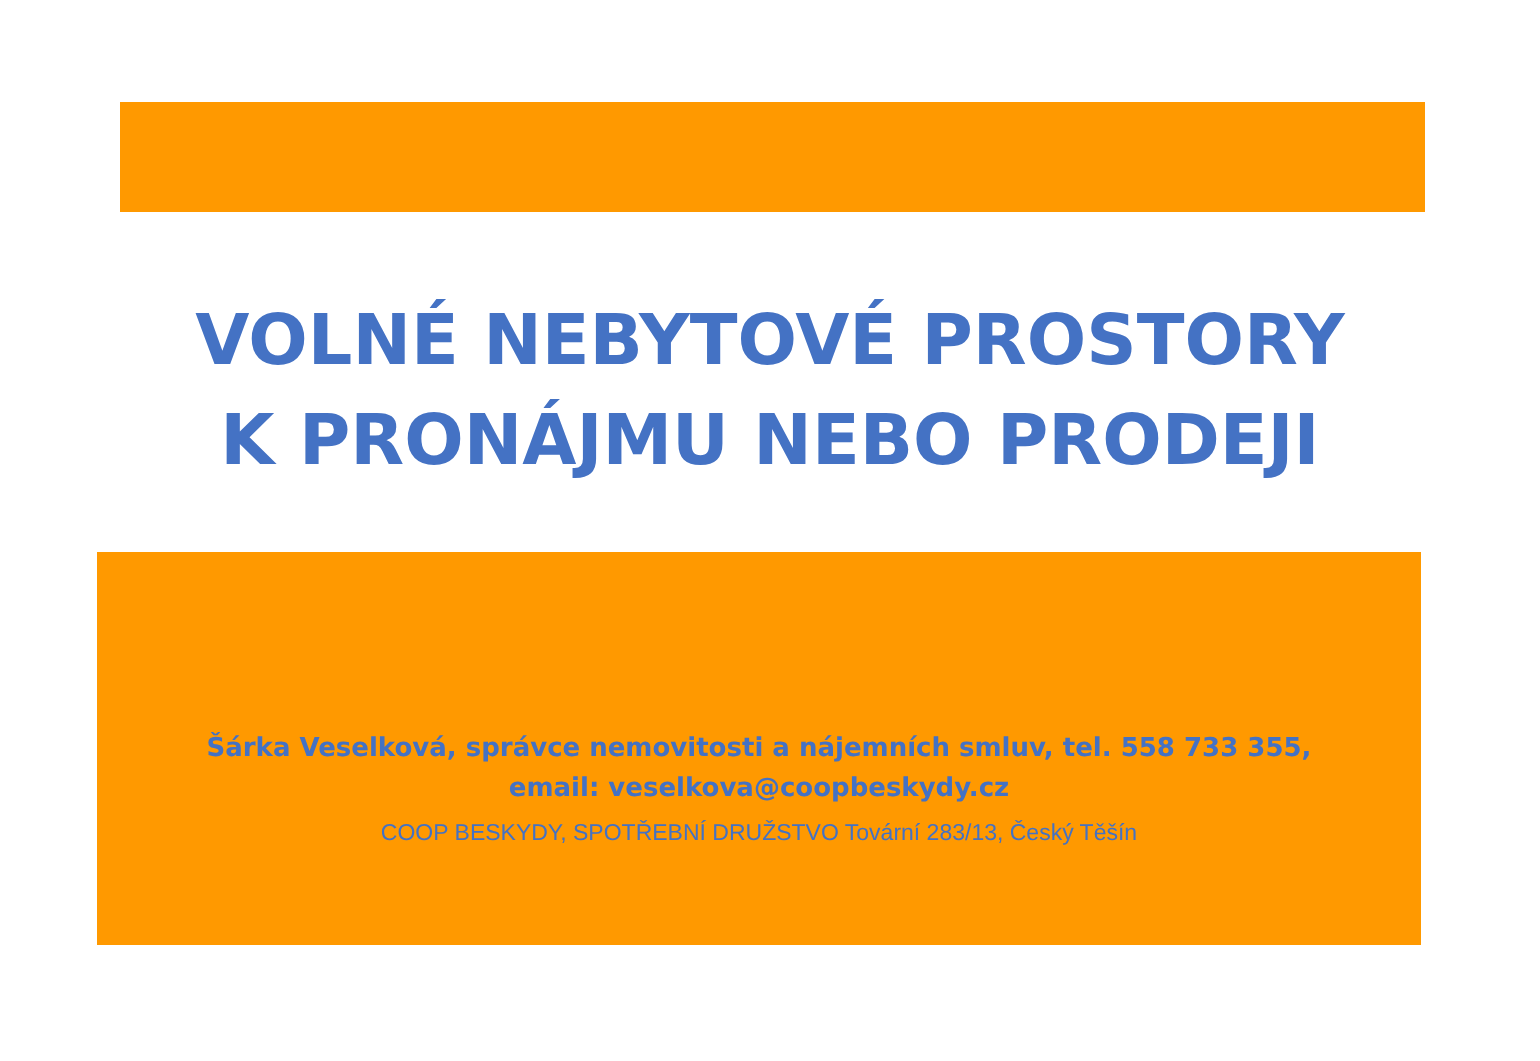VOLNÉ NEBYTOVÉ PROSTORY
K PRONÁJMU NEBO PRODEJI
Šárka Veselková, správce nemovitosti a nájemních smluv, tel. 558 733 355, email: veselkova@coopbeskydy.cz
COOP BESKYDY, SPOTŘEBNÍ DRUŽSTVO Tovární 283/13, Český Těšín